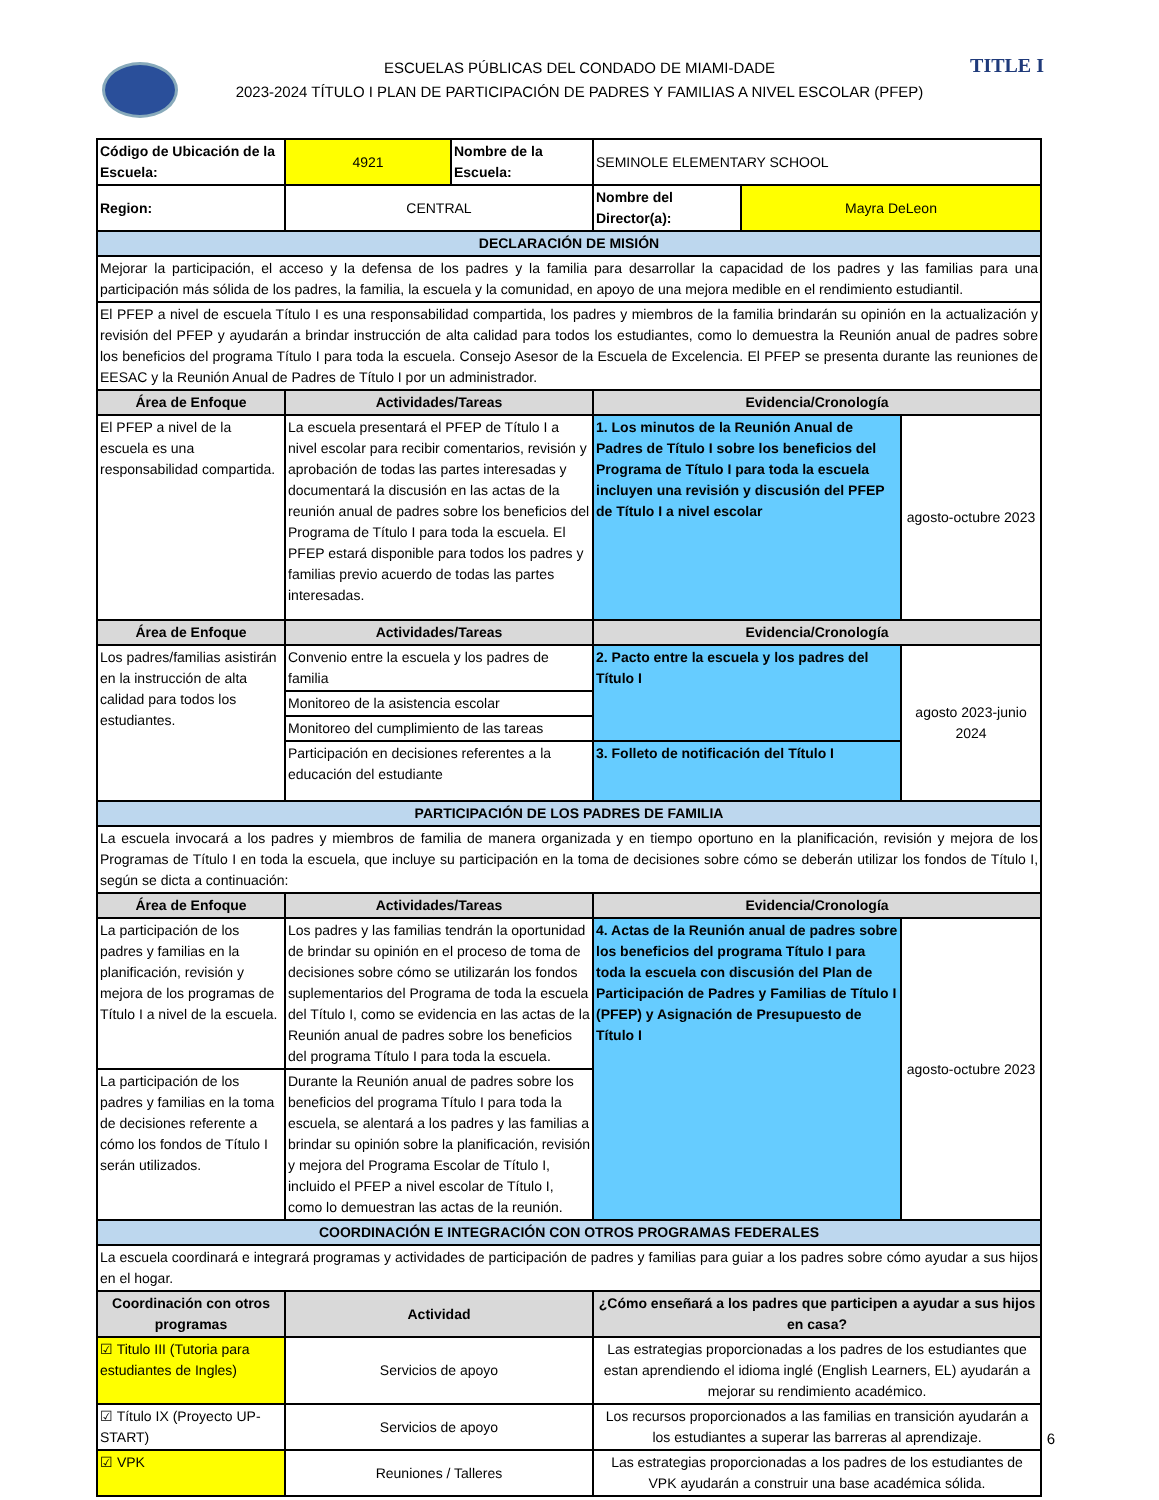TITLE I
ESCUELAS PÚBLICAS DEL CONDADO DE MIAMI-DADE
2023-2024 TÍTULO I PLAN DE PARTICIPACIÓN DE PADRES Y FAMILIAS A NIVEL ESCOLAR (PFEP)
| Código de Ubicación de la Escuela: | 4921 | Nombre de la Escuela: | SEMINOLE ELEMENTARY SCHOOL | | |
| Region: | CENTRAL | | Nombre del Director(a): | Mayra DeLeon | |
| DECLARACIÓN DE MISIÓN | | | | | |
| Mejorar la participación, el acceso y la defensa de los padres y la familia para desarrollar la capacidad de los padres y las familias para una participación más sólida de los padres, la familia, la escuela y la comunidad, en apoyo de una mejora medible en el rendimiento estudiantil. | | | | | |
| El PFEP a nivel de escuela Título I es una responsabilidad compartida, los padres y miembros de la familia brindarán su opinión en la actualización y revisión del PFEP y ayudarán a brindar instrucción de alta calidad para todos los estudiantes, como lo demuestra la Reunión anual de padres sobre los beneficios del programa Título I para toda la escuela. Consejo Asesor de la Escuela de Excelencia. El PFEP se presenta durante las reuniones de EESAC y la Reunión Anual de Padres de Título I por un administrador. | | | | | |
| Área de Enfoque | Actividades/Tareas | | Evidencia/Cronología | | |
| El PFEP a nivel de la escuela es una responsabilidad compartida. | La escuela presentará el PFEP de Título I a nivel escolar para recibir comentarios, revisión y aprobación de todas las partes interesadas y documentará la discusión en las actas de la reunión anual de padres sobre los beneficios del Programa de Título I para toda la escuela. El PFEP estará disponible para todos los padres y familias previo acuerdo de todas las partes interesadas. | | 1. Los minutos de la Reunión Anual de Padres de Título I sobre los beneficios del Programa de Título I para toda la escuela incluyen una revisión y discusión del PFEP de Título I a nivel escolar | | agosto-octubre 2023 |
| Área de Enfoque | Actividades/Tareas | | Evidencia/Cronología | | |
| Los padres/familias asistirán en la instrucción de alta calidad para todos los estudiantes. | Convenio entre la escuela y los padres de familia | | 2. Pacto entre la escuela y los padres del Título I | | agosto 2023-junio 2024 |
| | Monitoreo de la asistencia escolar | | | | |
| | Monitoreo del cumplimiento de las tareas | | | | |
| | Participación en decisiones referentes a la educación del estudiante | | 3. Folleto de notificación del Título I | | |
| PARTICIPACIÓN DE LOS PADRES DE FAMILIA | | | | | |
| La escuela invocará a los padres y miembros de familia de manera organizada y en tiempo oportuno en la planificación, revisión y mejora de los Programas de Título I en toda la escuela, que incluye su participación en la toma de decisiones sobre cómo se deberán utilizar los fondos de Título I, según se dicta a continuación: | | | | | |
| Área de Enfoque | Actividades/Tareas | | Evidencia/Cronología | | |
| La participación de los padres y familias en la planificación, revisión y mejora de los programas de Título I a nivel de la escuela. | Los padres y las familias tendrán la oportunidad de brindar su opinión en el proceso de toma de decisiones sobre cómo se utilizarán los fondos suplementarios del Programa de toda la escuela del Título I, como se evidencia en las actas de la Reunión anual de padres sobre los beneficios del programa Título I para toda la escuela. | | 4. Actas de la Reunión anual de padres sobre los beneficios del programa Título I para toda la escuela con discusión del Plan de Participación de Padres y Familias de Título I (PFEP) y Asignación de Presupuesto de Título I | | agosto-octubre 2023 |
| La participación de los padres y familias en la toma de decisiones referente a cómo los fondos de Título I serán utilizados. | Durante la Reunión anual de padres sobre los beneficios del programa Título I para toda la escuela, se alentará a los padres y las familias a brindar su opinión sobre la planificación, revisión y mejora del Programa Escolar de Título I, incluido el PFEP a nivel escolar de Título I, como lo demuestran las actas de la reunión. | | | | |
| COORDINACIÓN E INTEGRACIÓN CON OTROS PROGRAMAS FEDERALES | | | | | |
| La escuela coordinará e integrará programas y actividades de participación de padres y familias para guiar a los padres sobre cómo ayudar a sus hijos en el hogar. | | | | | |
| Coordinación con otros programas | Actividad | | ¿Cómo enseñará a los padres que participen a ayudar a sus hijos en casa? | | |
| ☑ Titulo III (Tutoria para estudiantes de Ingles) | Servicios de apoyo | | Las estrategias proporcionadas a los padres de los estudiantes que estan aprendiendo el idioma inglé (English Learners, EL) ayudarán a mejorar su rendimiento académico. | | |
| ☑ Título IX (Proyecto UP-START) | Servicios de apoyo | | Los recursos proporcionados a las familias en transición ayudarán a los estudiantes a superar las barreras al aprendizaje. | | |
| ☑ VPK | Reuniones / Talleres | | Las estrategias proporcionadas a los padres de los estudiantes de VPK ayudarán a construir una base académica sólida. | | |
6